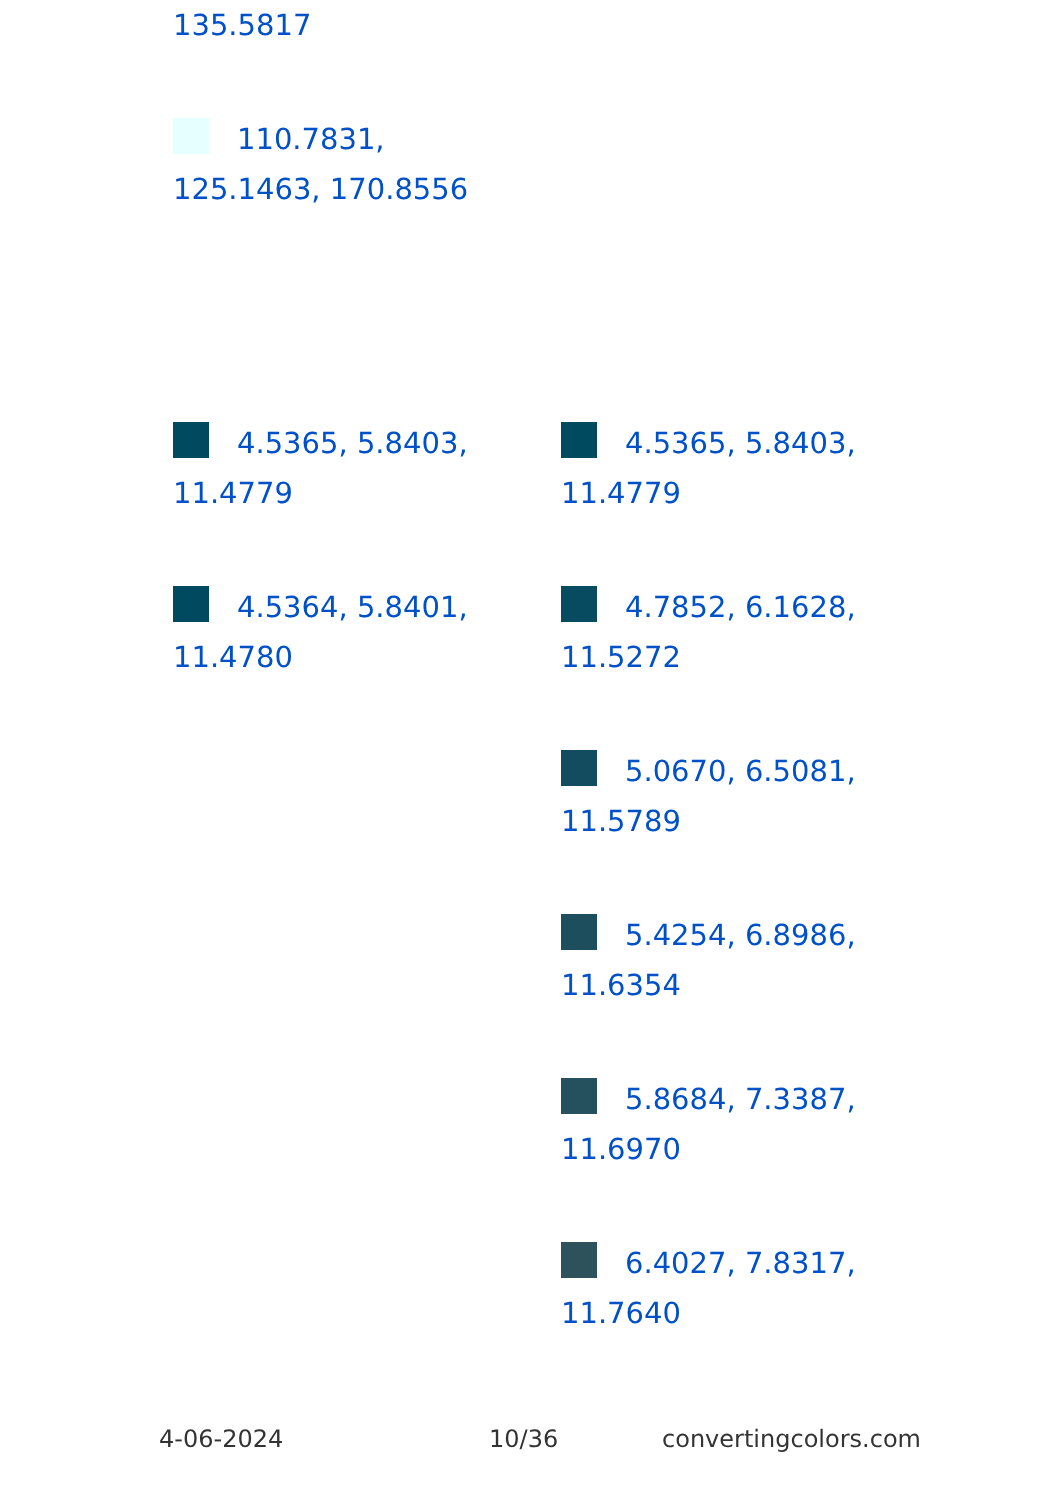135.5817
110.7831, 125.1463, 170.8556
4.5365, 5.8403, 11.4779
4.5364, 5.8401, 11.4780
4.5365, 5.8403, 11.4779
4.7852, 6.1628, 11.5272
5.0670, 6.5081, 11.5789
5.4254, 6.8986, 11.6354
5.8684, 7.3387, 11.6970
6.4027, 7.8317, 11.7640
4-06-2024 10/36 convertingcolors.com